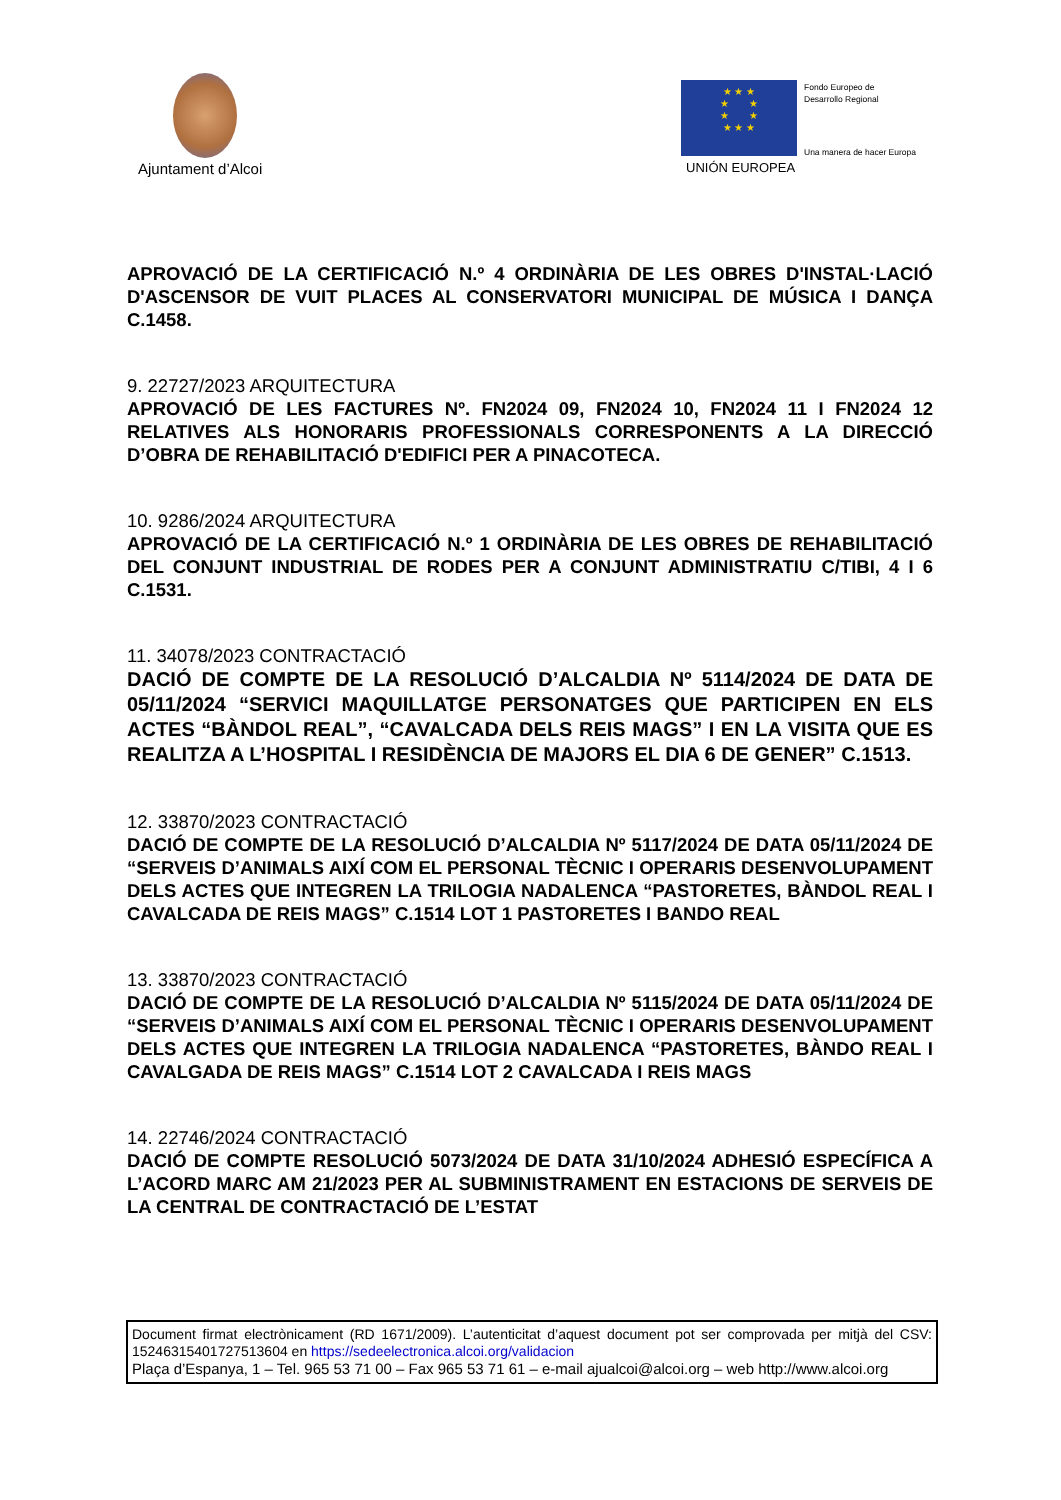Ajuntament d’Alcoi
★ ★ ★
★ ★
★ ★
★ ★ ★
UNIÓN EUROPEA
Fondo Europeo de
Desarrollo Regional
Una manera de hacer Europa
APROVACIÓ DE LA CERTIFICACIÓ N.º 4 ORDINÀRIA DE LES OBRES D'INSTAL·LACIÓ D'ASCENSOR DE VUIT PLACES AL CONSERVATORI MUNICIPAL DE MÚSICA I DANÇA C.1458.
9. 22727/2023 ARQUITECTURA
APROVACIÓ DE LES FACTURES Nº. FN2024 09, FN2024 10, FN2024 11 I FN2024 12 RELATIVES ALS HONORARIS PROFESSIONALS CORRESPONENTS A LA DIRECCIÓ D’OBRA DE REHABILITACIÓ D'EDIFICI PER A PINACOTECA.
10. 9286/2024 ARQUITECTURA
APROVACIÓ DE LA CERTIFICACIÓ N.º 1 ORDINÀRIA DE LES OBRES DE REHABILITACIÓ DEL CONJUNT INDUSTRIAL DE RODES PER A CONJUNT ADMINISTRATIU C/TIBI, 4 I 6 C.1531.
11. 34078/2023 CONTRACTACIÓ
DACIÓ DE COMPTE DE LA RESOLUCIÓ D’ALCALDIA Nº 5114/2024 DE DATA DE 05/11/2024 “SERVICI MAQUILLATGE PERSONATGES QUE PARTICIPEN EN ELS ACTES “BÀNDOL REAL”, “CAVALCADA DELS REIS MAGS” I EN LA VISITA QUE ES REALITZA A L’HOSPITAL I RESIDÈNCIA DE MAJORS EL DIA 6 DE GENER” C.1513.
12. 33870/2023 CONTRACTACIÓ
DACIÓ DE COMPTE DE LA RESOLUCIÓ D’ALCALDIA Nº 5117/2024 DE DATA 05/11/2024 DE “SERVEIS D’ANIMALS AIXÍ COM EL PERSONAL TÈCNIC I OPERARIS DESENVOLUPAMENT DELS ACTES QUE INTEGREN LA TRILOGIA NADALENCA “PASTORETES, BÀNDOL REAL I CAVALCADA DE REIS MAGS” C.1514 LOT 1 PASTORETES I BANDO REAL
13. 33870/2023 CONTRACTACIÓ
DACIÓ DE COMPTE DE LA RESOLUCIÓ D’ALCALDIA Nº 5115/2024 DE DATA 05/11/2024 DE “SERVEIS D’ANIMALS AIXÍ COM EL PERSONAL TÈCNIC I OPERARIS DESENVOLUPAMENT DELS ACTES QUE INTEGREN LA TRILOGIA NADALENCA “PASTORETES, BÀNDO REAL I CAVALGADA DE REIS MAGS” C.1514 LOT 2 CAVALCADA I REIS MAGS
14. 22746/2024 CONTRACTACIÓ
DACIÓ DE COMPTE RESOLUCIÓ 5073/2024 DE DATA 31/10/2024 ADHESIÓ ESPECÍFICA A L’ACORD MARC AM 21/2023 PER AL SUBMINISTRAMENT EN ESTACIONS DE SERVEIS DE LA CENTRAL DE CONTRACTACIÓ DE L’ESTAT
Document firmat electrònicament (RD 1671/2009). L’autenticitat d’aquest document pot ser comprovada per mitjà del CSV: 15246315401727513604 en https://sedeelectronica.alcoi.org/validacion
Plaça d’Espanya, 1 – Tel. 965 53 71 00 – Fax 965 53 71 61 – e-mail ajualcoi@alcoi.org – web http://www.alcoi.org